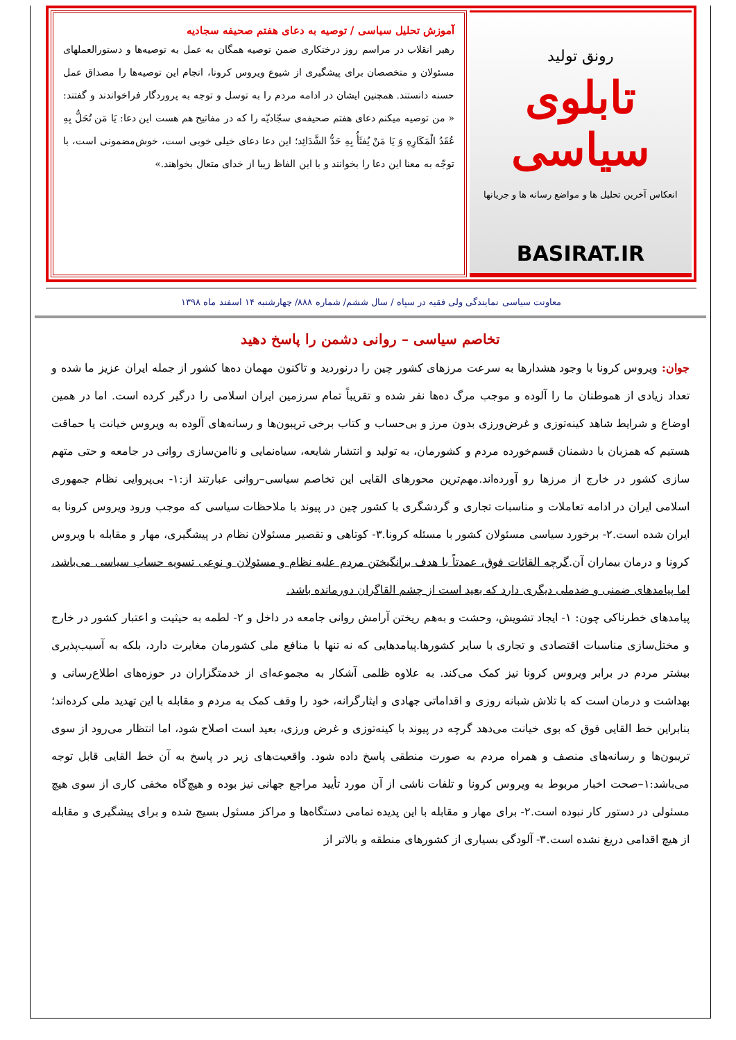رونق تولید
تابلوی سیاسی
انعکاس آخرین تحلیل ها و مواضع رسانه ها و جریانها
BASIRAT.IR
آموزش تحلیل سیاسی / توصیه به دعای هفتم صحیفه سجادیه
رهبر انقلاب در مراسم روز درختکاری ضمن توصیه همگان به عمل به توصیه‌ها و دستورالعملهای مسئولان و متخصصان برای پیشگیری از شیوع ویروس کرونا، انجام این توصیه‌ها را مصداق عمل حسنه دانستند. همچنین ایشان در ادامه مردم را به توسل و توجه به پروردگار فراخواندند و گفتند: « من توصیه میکنم دعای هفتم صحیفه‌ی سجّادیّه را که در مفاتیح هم هست این دعا: یَا مَن تُحَلُّ بِهِ عُقَدُ الْمَکَارِهِ وَ یَا مَنْ یُفثَأُ بِهِ حَدُّ الشَّدَائِد؛ این دعا دعای خیلی خوبی است، خوش‌مضمونی است، با توجّه به معنا این دعا را بخوانند و با این الفاظ زیبا از خدای متعال بخواهند.»
معاونت سیاسی نمایندگی ولی فقیه در سپاه / سال ششم/ شماره ۸۸۸/ چهارشنبه ۱۴ اسفند ماه ۱۳۹۸
تخاصم سیاسی – روانی دشمن را پاسخ دهید
جوان: ویروس کرونا با وجود هشدارها به سرعت مرزهای کشور چین را درنوردید و تاکنون مهمان ده‌ها کشور از جمله ایران عزیز ما شده و تعداد زیادی از هموطنان ما را آلوده و موجب مرگ ده‌ها نفر شده و تقریباً تمام سرزمین ایران اسلامی را درگیر کرده است. اما در همین اوضاع و شرایط شاهد کینه‌توزی و غرض‌ورزی بدون مرز و بی‌حساب و کتاب برخی تریبون‌ها و رسانه‌های آلوده به ویروس خیانت یا حماقت هستیم که همزبان با دشمنان قسم‌خورده مردم و کشورمان، به تولید و انتشار شایعه، سیاه‌نمایی و ناامن‌سازی روانی در جامعه و حتی متهم سازی کشور در خارج از مرزها رو آورده‌اند.مهم‌ترین محورهای القایی این تخاصم سیاسی–روانی عبارتند از:۱- بی‌پروایی نظام جمهوری اسلامی ایران در ادامه تعاملات و مناسبات تجاری و گردشگری با کشور چین در پیوند با ملاحظات سیاسی که موجب ورود ویروس کرونا به ایران شده است.۲- برخورد سیاسی مسئولان کشور با مسئله کرونا.۳- کوتاهی و تقصیر مسئولان نظام در پیشگیری، مهار و مقابله با ویروس کرونا و درمان بیماران آن.گرچه القائات فوق، عمدتاً با هدف برانگیختن مردم علیه نظام و مسئولان و نوعی تسویه حساب سیاسی می‌باشد، اما پیامدهای ضمنی و ضدملی دیگری دارد که بعید است از چشم القاگران دورمانده باشد.
پیامدهای خطرناکی چون: ۱- ایجاد تشویش، وحشت و به‌هم ریختن آرامش روانی جامعه در داخل و ۲- لطمه به حیثیت و اعتبار کشور در خارج و مختل‌سازی مناسبات اقتصادی و تجاری با سایر کشورها.پیامدهایی که نه تنها با منافع ملی کشورمان مغایرت دارد، بلکه به آسیب‌پذیری بیشتر مردم در برابر ویروس کرونا نیز کمک می‌کند. به علاوه ظلمی آشکار به مجموعه‌ای از خدمتگزاران در حوزه‌های اطلاع‌رسانی و بهداشت و درمان است که با تلاش شبانه روزی و اقداماتی جهادی و ایثارگرانه، خود را وقف کمک به مردم و مقابله با این تهدید ملی کرده‌اند؛ بنابراین خط القایی فوق که بوی خیانت می‌دهد گرچه در پیوند با کینه‌توزی و غرض ورزی، بعید است اصلاح شود، اما انتظار می‌رود از سوی تریبون‌ها و رسانه‌های منصف و همراه مردم به صورت منطقی پاسخ داده شود. واقعیت‌های زیر در پاسخ به آن خط القایی قابل توجه می‌باشد:۱–صحت اخبار مربوط به ویروس کرونا و تلفات ناشی از آن مورد تأیید مراجع جهانی نیز بوده و هیچ‌گاه مخفی کاری از سوی هیچ مسئولی در دستور کار نبوده است.۲- برای مهار و مقابله با این پدیده تمامی دستگاه‌ها و مراکز مسئول بسیج شده و برای پیشگیری و مقابله از هیچ اقدامی دریغ نشده است.۳- آلودگی بسیاری از کشورهای منطقه و بالاتر از